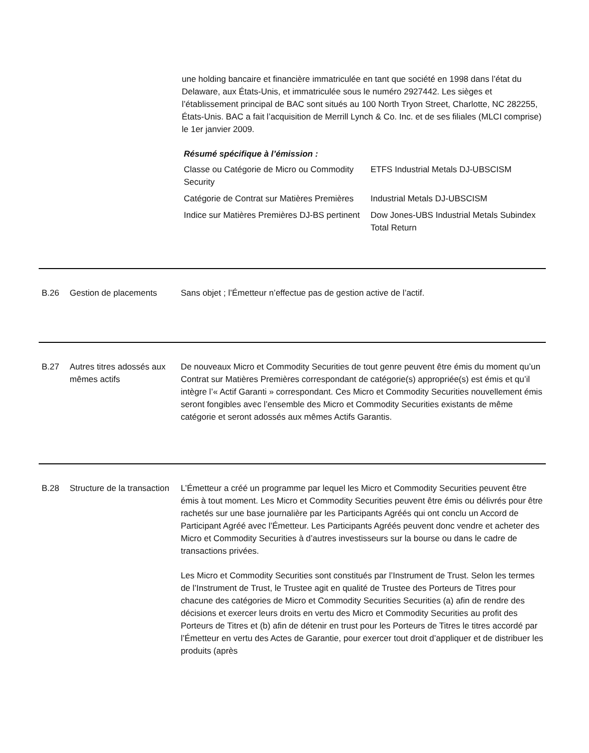une holding bancaire et financière immatriculée en tant que société en 1998 dans l’état du Delaware, aux États-Unis, et immatriculée sous le numéro 2927442. Les sièges et l’établissement principal de BAC sont situés au 100 North Tryon Street, Charlotte, NC 282255, États-Unis. BAC a fait l’acquisition de Merrill Lynch & Co. Inc. et de ses filiales (MLCI comprise) le 1er janvier 2009.
Résumé spécifique à l’émission :
| Classe ou Catégorie de Micro ou Commodity Security | ETFS Industrial Metals DJ-UBSCISM |
| Catégorie de Contrat sur Matières Premières | Industrial Metals DJ-UBSCISM |
| Indice sur Matières Premières DJ-BS pertinent | Dow Jones-UBS Industrial Metals Subindex Total Return |
B.26 Gestion de placements Sans objet ; l’Émetteur n’effectue pas de gestion active de l’actif.
B.27 Autres titres adossés aux mêmes actifs
De nouveaux Micro et Commodity Securities de tout genre peuvent être émis du moment qu’un Contrat sur Matières Premières correspondant de catégorie(s) appropriée(s) est émis et qu’il intègre l’« Actif Garanti » correspondant. Ces Micro et Commodity Securities nouvellement émis seront fongibles avec l’ensemble des Micro et Commodity Securities existants de même catégorie et seront adossés aux mêmes Actifs Garantis.
B.28 Structure de la transaction
L’Émetteur a créé un programme par lequel les Micro et Commodity Securities peuvent être émis à tout moment. Les Micro et Commodity Securities peuvent être émis ou délivrés pour être rachetés sur une base journalière par les Participants Agréés qui ont conclu un Accord de Participant Agréé avec l’Émetteur. Les Participants Agréés peuvent donc vendre et acheter des Micro et Commodity Securities à d’autres investisseurs sur la bourse ou dans le cadre de transactions privées.
Les Micro et Commodity Securities sont constitués par l’Instrument de Trust. Selon les termes de l’Instrument de Trust, le Trustee agit en qualité de Trustee des Porteurs de Titres pour chacune des catégories de Micro et Commodity Securities Securities (a) afin de rendre des décisions et exercer leurs droits en vertu des Micro et Commodity Securities au profit des Porteurs de Titres et (b) afin de détenir en trust pour les Porteurs de Titres le titres accordé par l’Émetteur en vertu des Actes de Garantie, pour exercer tout droit d’appliquer et de distribuer les produits (après